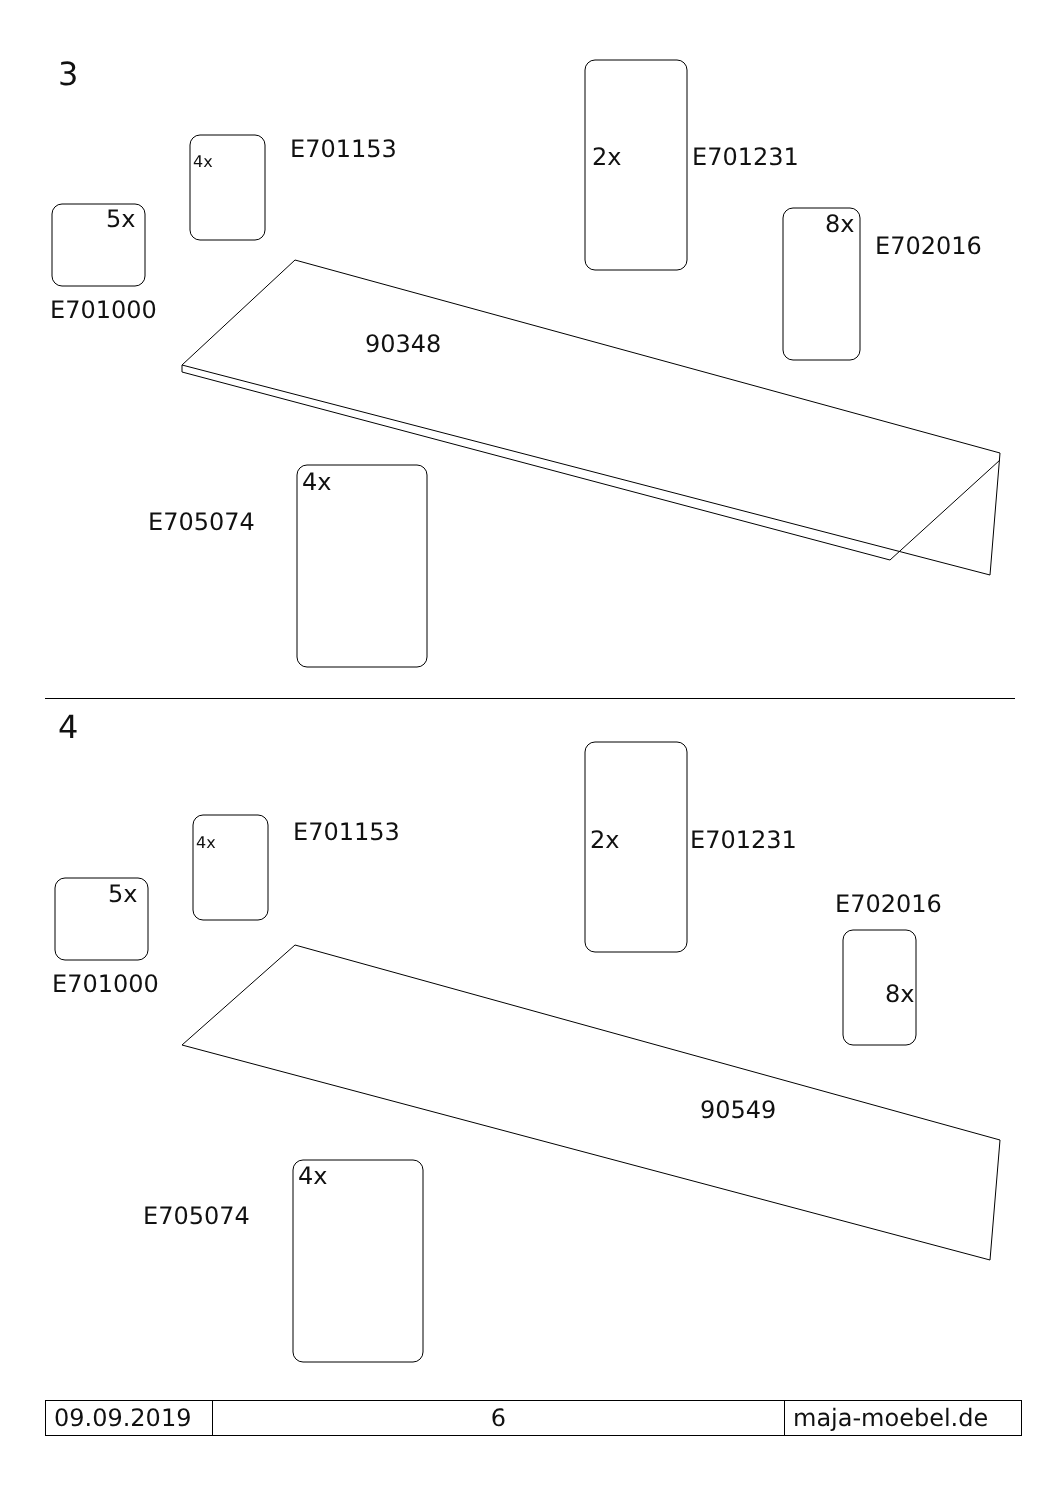3
E701153
4x
5x
E701000
2x E701231
8x
E702016
90348
4x
E705074
4
E701153
4x
5x
E701000
2x E701231
E702016
8x
90549
4x
E705074
| 09.09.2019 | 6 | maja-moebel.de |